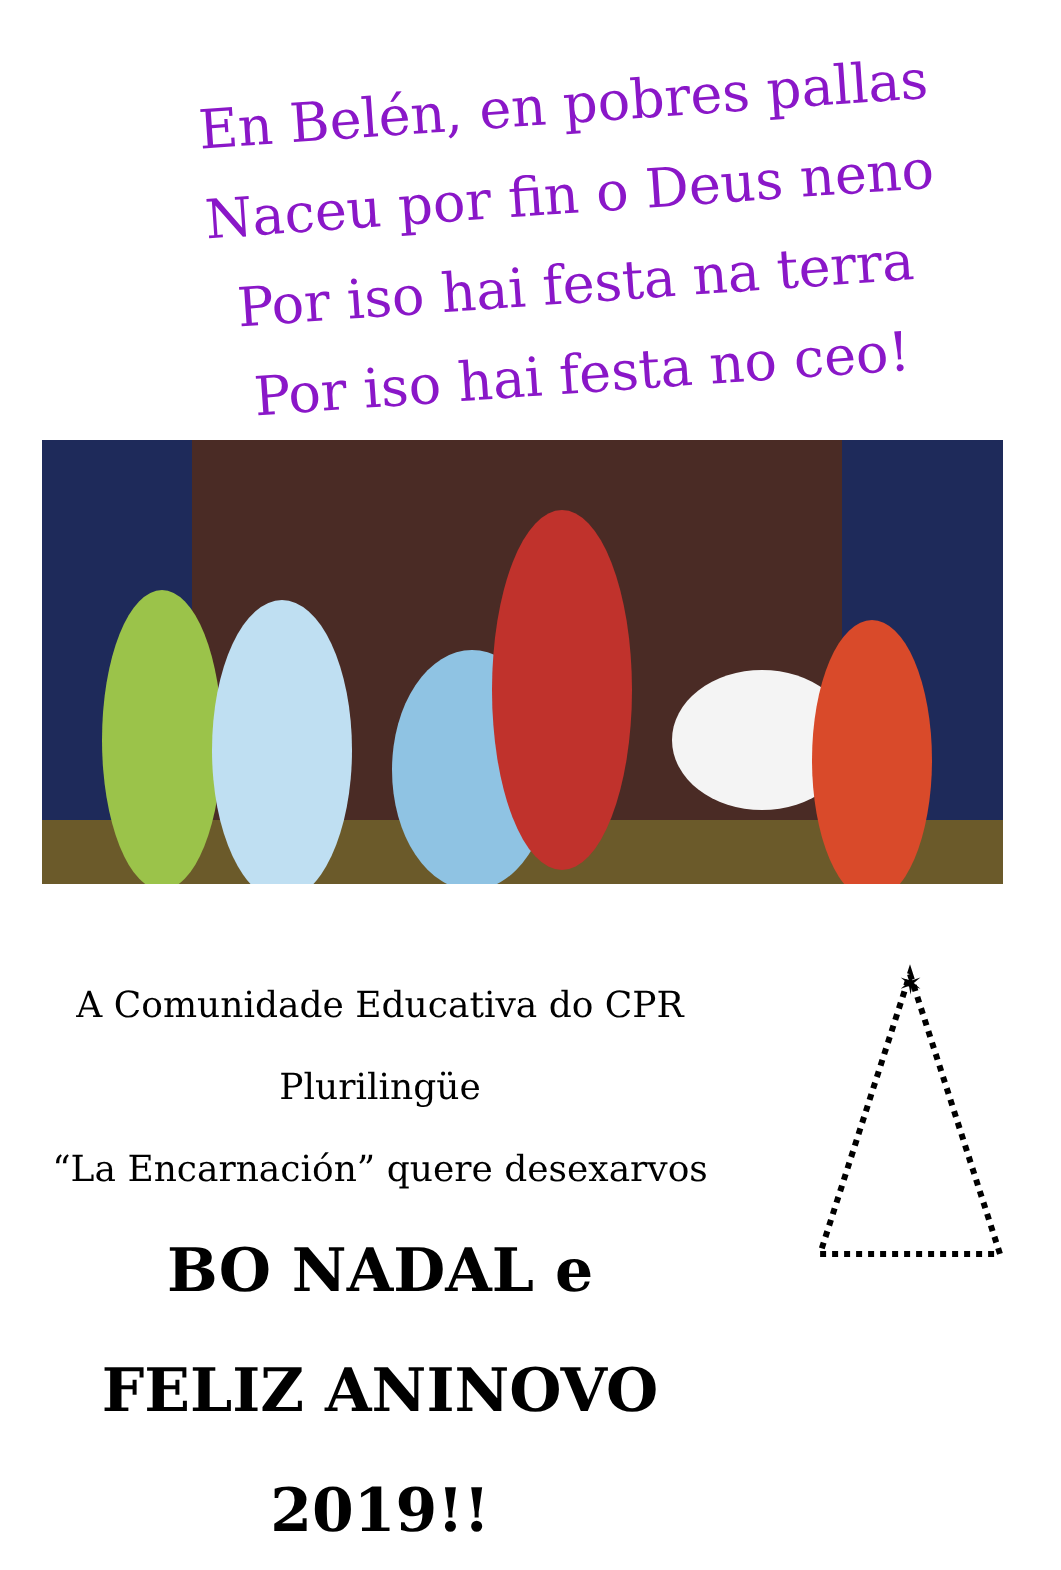En Belén, en pobres pallas
Naceu por fin o Deus neno
Por iso hai festa na terra
Por iso hai festa no ceo!
A Comunidade Educativa do CPR
Plurilingüe
“La Encarnación” quere desexarvos
BO NADAL e
FELIZ ANINOVO 2019!!
✶